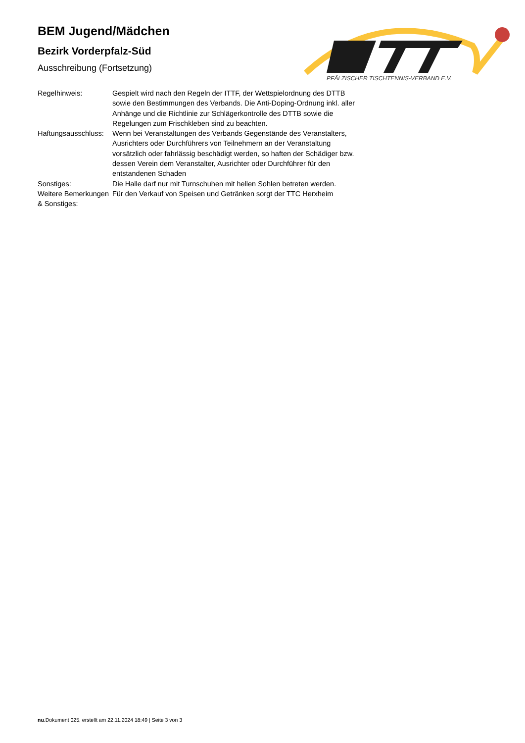BEM Jugend/Mädchen
Bezirk Vorderpfalz-Süd
Ausschreibung (Fortsetzung)
PFÄLZISCHER TISCHTENNIS-VERBAND E.V.
| Regelhinweis: | Gespielt wird nach den Regeln der ITTF, der Wettspielordnung des DTTB sowie den Bestimmungen des Verbands. Die Anti-Doping-Ordnung inkl. aller Anhänge und die Richtlinie zur Schlägerkontrolle des DTTB sowie die Regelungen zum Frischkleben sind zu beachten. |
| Haftungsausschluss: | Wenn bei Veranstaltungen des Verbands Gegenstände des Veranstalters, Ausrichters oder Durchführers von Teilnehmern an der Veranstaltung vorsätzlich oder fahrlässig beschädigt werden, so haften der Schädiger bzw. dessen Verein dem Veranstalter, Ausrichter oder Durchführer für den entstandenen Schaden |
| Sonstiges: | Die Halle darf nur mit Turnschuhen mit hellen Sohlen betreten werden. |
| Weitere Bemerkungen & Sonstiges: | Für den Verkauf von Speisen und Getränken sorgt der TTC Herxheim |
nu.Dokument 025, erstellt am 22.11.2024 18:49 | Seite 3 von 3